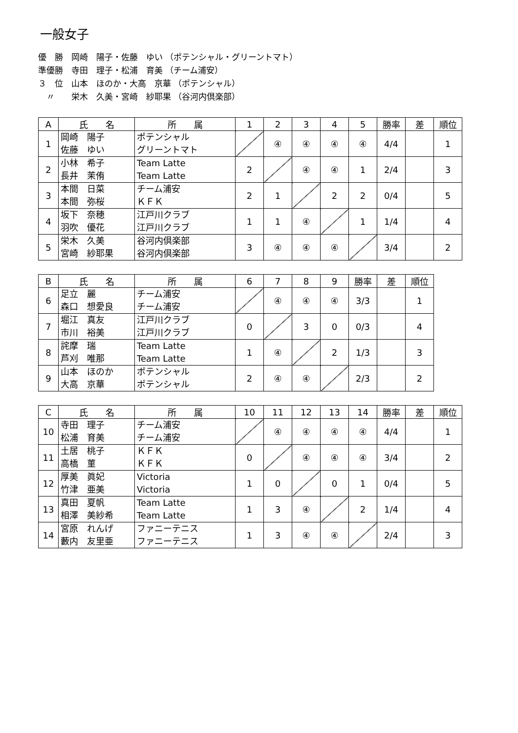一般女子
優　勝　岡崎　陽子・佐藤　ゆい （ポテンシャル・グリーントマト）
準優勝　寺田　理子・松浦　育美 （チーム浦安）
３　位　山本　ほのか・大高　京華 （ポテンシャル）
　〃　　栄木　久美・宮崎　紗耶果 （谷河内倶楽部）
| A | 氏 名 | 所 属 | 1 | 2 | 3 | 4 | 5 | 勝率 | 差 | 順位 |
| --- | --- | --- | --- | --- | --- | --- | --- | --- | --- | --- |
| 1 | 岡崎 陽子 佐藤 ゆい | ポテンシャル グリーントマト | | ④ | ④ | ④ | ④ | 4/4 | | 1 |
| 2 | 小林 希子 長井 茉侑 | Team Latte Team Latte | 2 | | ④ | ④ | 1 | 2/4 | | 3 |
| 3 | 本間 日菜 本間 弥桜 | チーム浦安 ＫＦＫ | 2 | 1 | | 2 | 2 | 0/4 | | 5 |
| 4 | 坂下 奈穂 羽吹 優花 | 江戸川クラブ 江戸川クラブ | 1 | 1 | ④ | | 1 | 1/4 | | 4 |
| 5 | 栄木 久美 宮崎 紗耶果 | 谷河内倶楽部 谷河内倶楽部 | 3 | ④ | ④ | ④ | | 3/4 | | 2 |
| B | 氏 名 | 所 属 | 6 | 7 | 8 | 9 | 勝率 | 差 | 順位 |
| --- | --- | --- | --- | --- | --- | --- | --- | --- | --- |
| 6 | 足立 麗 森口 想愛良 | チーム浦安 チーム浦安 | | ④ | ④ | ④ | 3/3 | | 1 |
| 7 | 堀江 真友 市川 裕美 | 江戸川クラブ 江戸川クラブ | 0 | | 3 | 0 | 0/3 | | 4 |
| 8 | 詫摩 瑞 芦刈 唯那 | Team Latte Team Latte | 1 | ④ | | 2 | 1/3 | | 3 |
| 9 | 山本 ほのか 大高 京華 | ポテンシャル ポテンシャル | 2 | ④ | ④ | | 2/3 | | 2 |
| C | 氏 名 | 所 属 | 10 | 11 | 12 | 13 | 14 | 勝率 | 差 | 順位 |
| --- | --- | --- | --- | --- | --- | --- | --- | --- | --- | --- |
| 10 | 寺田 理子 松浦 育美 | チーム浦安 チーム浦安 | | ④ | ④ | ④ | ④ | 4/4 | | 1 |
| 11 | 土居 桃子 高橋 菫 | ＫＦＫ ＫＦＫ | 0 | | ④ | ④ | ④ | 3/4 | | 2 |
| 12 | 厚美 眞妃 竹津 亜美 | Victoria Victoria | 1 | 0 | | 0 | 1 | 0/4 | | 5 |
| 13 | 真田 夏帆 相澤 美紗希 | Team Latte Team Latte | 1 | 3 | ④ | | 2 | 1/4 | | 4 |
| 14 | 宮原 れんげ 藪内 友里亜 | ファニーテニス ファニーテニス | 1 | 3 | ④ | ④ | | 2/4 | | 3 |